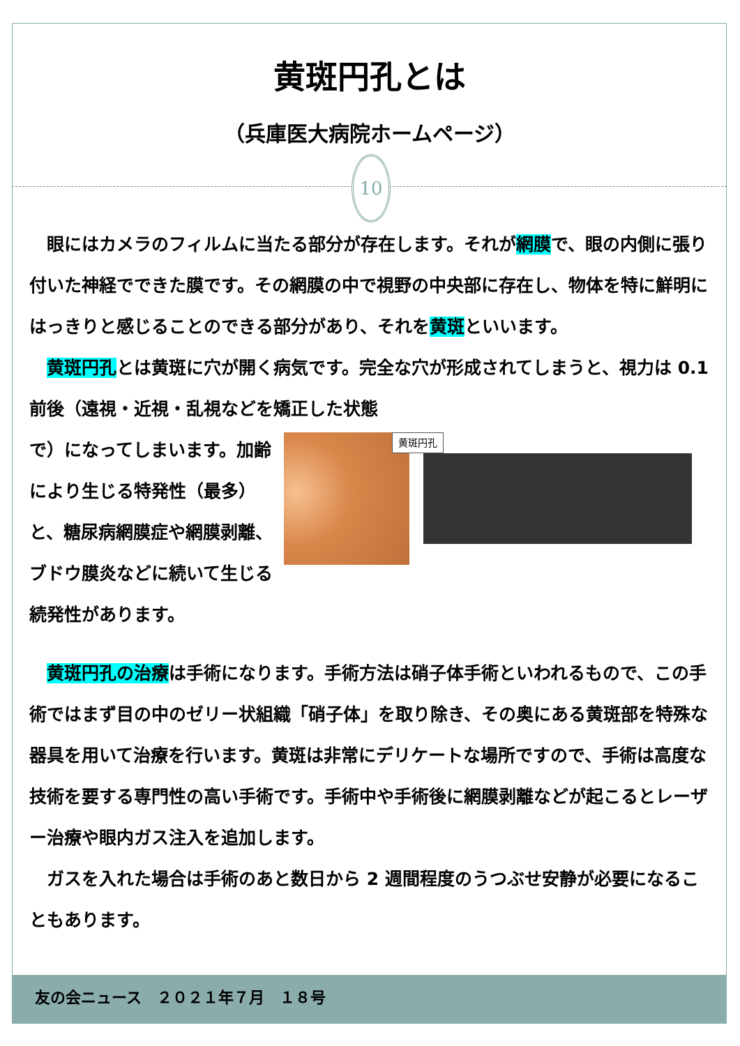黄斑円孔とは
（兵庫医大病院ホームページ）
10
　眼にはカメラのフィルムに当たる部分が存在します。それが網膜で、眼の内側に張り付いた神経でできた膜です。その網膜の中で視野の中央部に存在し、物体を特に鮮明にはっきりと感じることのできる部分があり、それを黄斑といいます。
　黄斑円孔とは黄斑に穴が開く病気です。完全な穴が形成されてしまうと、視力は 0.1 前後（遠視・近視・乱視などを矯正した状態
黄斑円孔
で）になってしまいます。加齢により生じる特発性（最多）と、糖尿病網膜症や網膜剥離、ブドウ膜炎などに続いて生じる続発性があります。
　黄斑円孔の治療は手術になります。手術方法は硝子体手術といわれるもので、この手術ではまず目の中のゼリー状組織「硝子体」を取り除き、その奥にある黄斑部を特殊な器具を用いて治療を行います。黄斑は非常にデリケートな場所ですので、手術は高度な技術を要する専門性の高い手術です。手術中や手術後に網膜剥離などが起こるとレーザー治療や眼内ガス注入を追加します。
　ガスを入れた場合は手術のあと数日から 2 週間程度のうつぶせ安静が必要になることもあります。
友の会ニュース　２０２１年７月　１８号